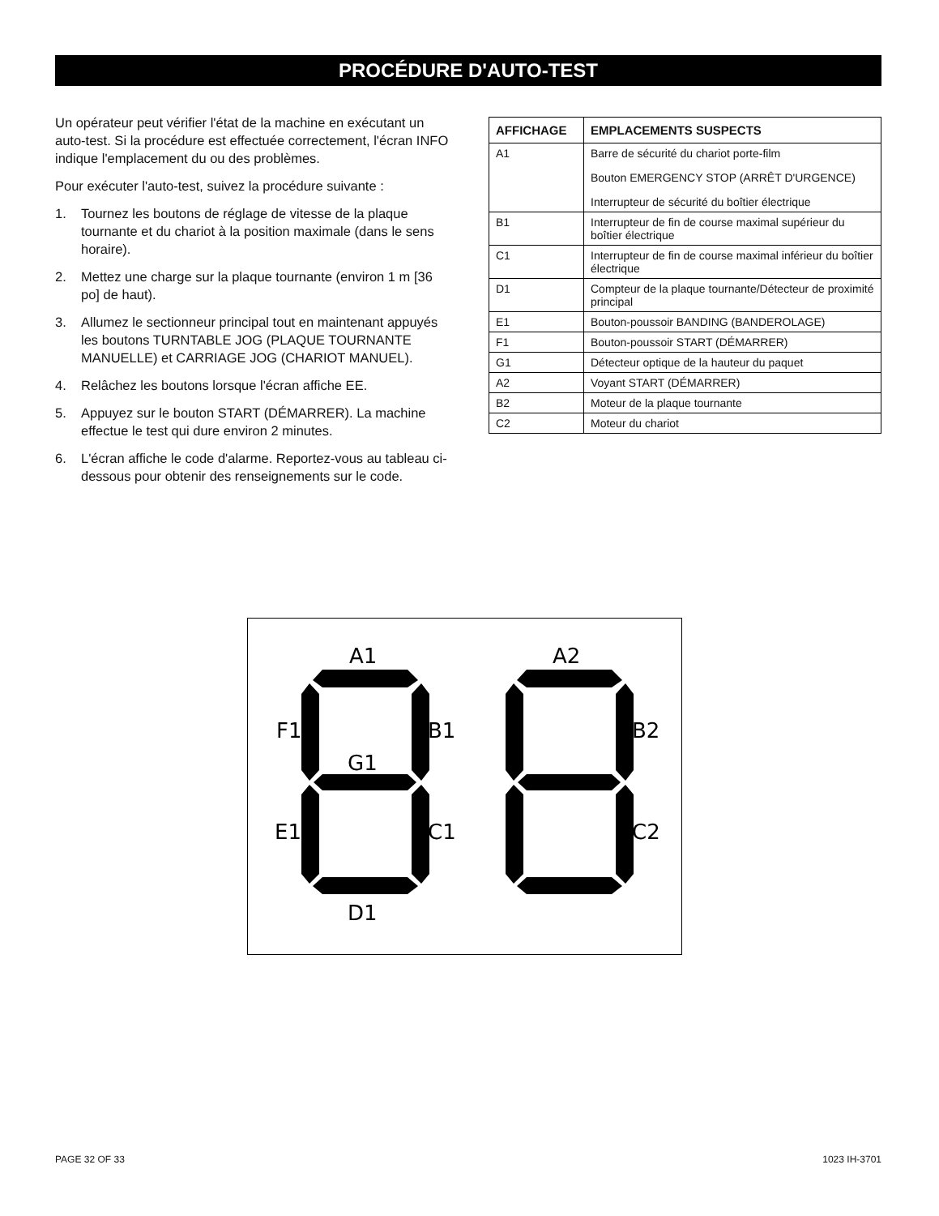PROCÉDURE D'AUTO-TEST
Un opérateur peut vérifier l'état de la machine en exécutant un auto-test. Si la procédure est effectuée correctement, l'écran INFO indique l'emplacement du ou des problèmes.
Pour exécuter l'auto-test, suivez la procédure suivante :
1. Tournez les boutons de réglage de vitesse de la plaque tournante et du chariot à la position maximale (dans le sens horaire).
2. Mettez une charge sur la plaque tournante (environ 1 m [36 po] de haut).
3. Allumez le sectionneur principal tout en maintenant appuyés les boutons TURNTABLE JOG (PLAQUE TOURNANTE MANUELLE) et CARRIAGE JOG (CHARIOT MANUEL).
4. Relâchez les boutons lorsque l'écran affiche EE.
5. Appuyez sur le bouton START (DÉMARRER). La machine effectue le test qui dure environ 2 minutes.
6. L'écran affiche le code d'alarme. Reportez-vous au tableau ci-dessous pour obtenir des renseignements sur le code.
| AFFICHAGE | EMPLACEMENTS SUSPECTS |
| --- | --- |
| A1 | Barre de sécurité du chariot porte-film Bouton EMERGENCY STOP (ARRÊT D'URGENCE) Interrupteur de sécurité du boîtier électrique |
| B1 | Interrupteur de fin de course maximal supérieur du boîtier électrique |
| C1 | Interrupteur de fin de course maximal inférieur du boîtier électrique |
| D1 | Compteur de la plaque tournante/Détecteur de proximité principal |
| E1 | Bouton-poussoir BANDING (BANDEROLAGE) |
| F1 | Bouton-poussoir START (DÉMARRER) |
| G1 | Détecteur optique de la hauteur du paquet |
| A2 | Voyant START (DÉMARRER) |
| B2 | Moteur de la plaque tournante |
| C2 | Moteur du chariot |
A1
F1
B1
G1
E1
C1
D1
A2
B2
C2
PAGE 32 OF 33 1023 IH-3701